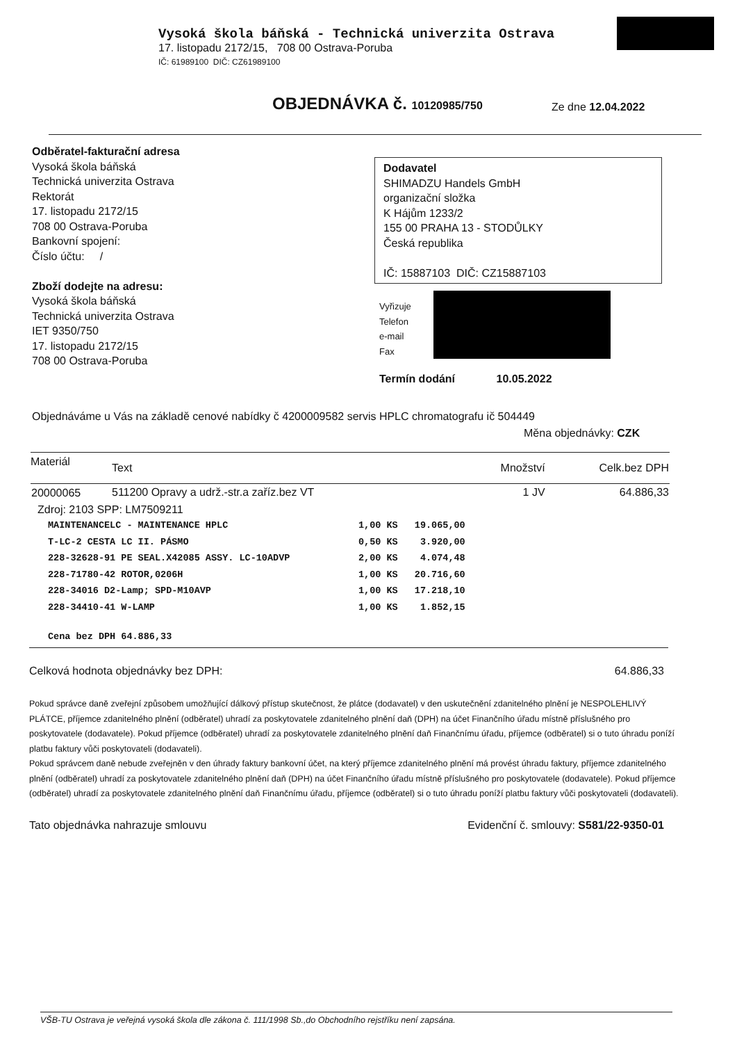Vysoká škola báňská - Technická univerzita Ostrava
17. listopadu 2172/15, 708 00 Ostrava-Poruba
IČ: 61989100 DIČ: CZ61989100
OBJEDNÁVKA č. 10120985/750 Ze dne 12.04.2022
Odběratel-fakturační adresa
Vysoká škola báňská
Technická univerzita Ostrava
Rektorát
17. listopadu 2172/15
708 00 Ostrava-Poruba
Bankovní spojení:
Číslo účtu: /
Zboží dodejte na adresu:
Vysoká škola báňská
Technická univerzita Ostrava
IET 9350/750
17. listopadu 2172/15
708 00 Ostrava-Poruba
Dodavatel
SHIMADZU Handels GmbH
organizační složka
K Hájům 1233/2
155 00 PRAHA 13 - STODŮLKY
Česká republika
IČ: 15887103 DIČ: CZ15887103
Vyřizuje
Telefon
e-mail
Fax
Termín dodání 10.05.2022
Objednáváme u Vás na základě cenové nabídky č 4200009582 servis HPLC chromatografu ič 504449
Měna objednávky: CZK
| Materiál | Text | Množství | Celk.bez DPH |
| --- | --- | --- | --- |
| 20000065 | 511200 Opravy a udrž.-str.a zaříz.bez VT | 1 JV | 64.886,33 |
Zdroj: 2103 SPP: LM7509211
| MAINTENANCELC - MAINTENANCE HPLC | 1,00 KS | 19.065,00 |
| T-LC-2 CESTA LC II. PÁSMO | 0,50 KS | 3.920,00 |
| 228-32628-91 PE SEAL.X42085 ASSY. LC-10ADVP | 2,00 KS | 4.074,48 |
| 228-71780-42 ROTOR,0206H | 1,00 KS | 20.716,60 |
| 228-34016 D2-Lamp; SPD-M10AVP | 1,00 KS | 17.218,10 |
| 228-34410-41 W-LAMP | 1,00 KS | 1.852,15 |
| Cena bez DPH 64.886,33 | | |
Celková hodnota objednávky bez DPH: 64.886,33
Pokud správce daně zveřejní způsobem umožňující dálkový přístup skutečnost, že plátce (dodavatel) v den uskutečnění zdanitelného plnění je NESPOLEHLIVÝ PLÁTCE, příjemce zdanitelného plnění (odběratel) uhradí za poskytovatele zdanitelného plnění daň (DPH) na účet Finančního úřadu místně příslušného pro poskytovatele (dodavatele). Pokud příjemce (odběratel) uhradí za poskytovatele zdanitelného plnění daň Finančnímu úřadu, příjemce (odběratel) si o tuto úhradu poníží platbu faktury vůči poskytovateli (dodavateli).
Pokud správcem daně nebude zveřejněn v den úhrady faktury bankovní účet, na který příjemce zdanitelného plnění má provést úhradu faktury, příjemce zdanitelného plnění (odběratel) uhradí za poskytovatele zdanitelného plnění daň (DPH) na účet Finančního úřadu místně příslušného pro poskytovatele (dodavatele). Pokud příjemce (odběratel) uhradí za poskytovatele zdanitelného plnění daň Finančnímu úřadu, příjemce (odběratel) si o tuto úhradu poníží platbu faktury vůči poskytovateli (dodavateli).
Tato objednávka nahrazuje smlouvu Evidenční č. smlouvy: S581/22-9350-01
VŠB-TU Ostrava je veřejná vysoká škola dle zákona č. 111/1998 Sb.,do Obchodního rejstříku není zapsána.